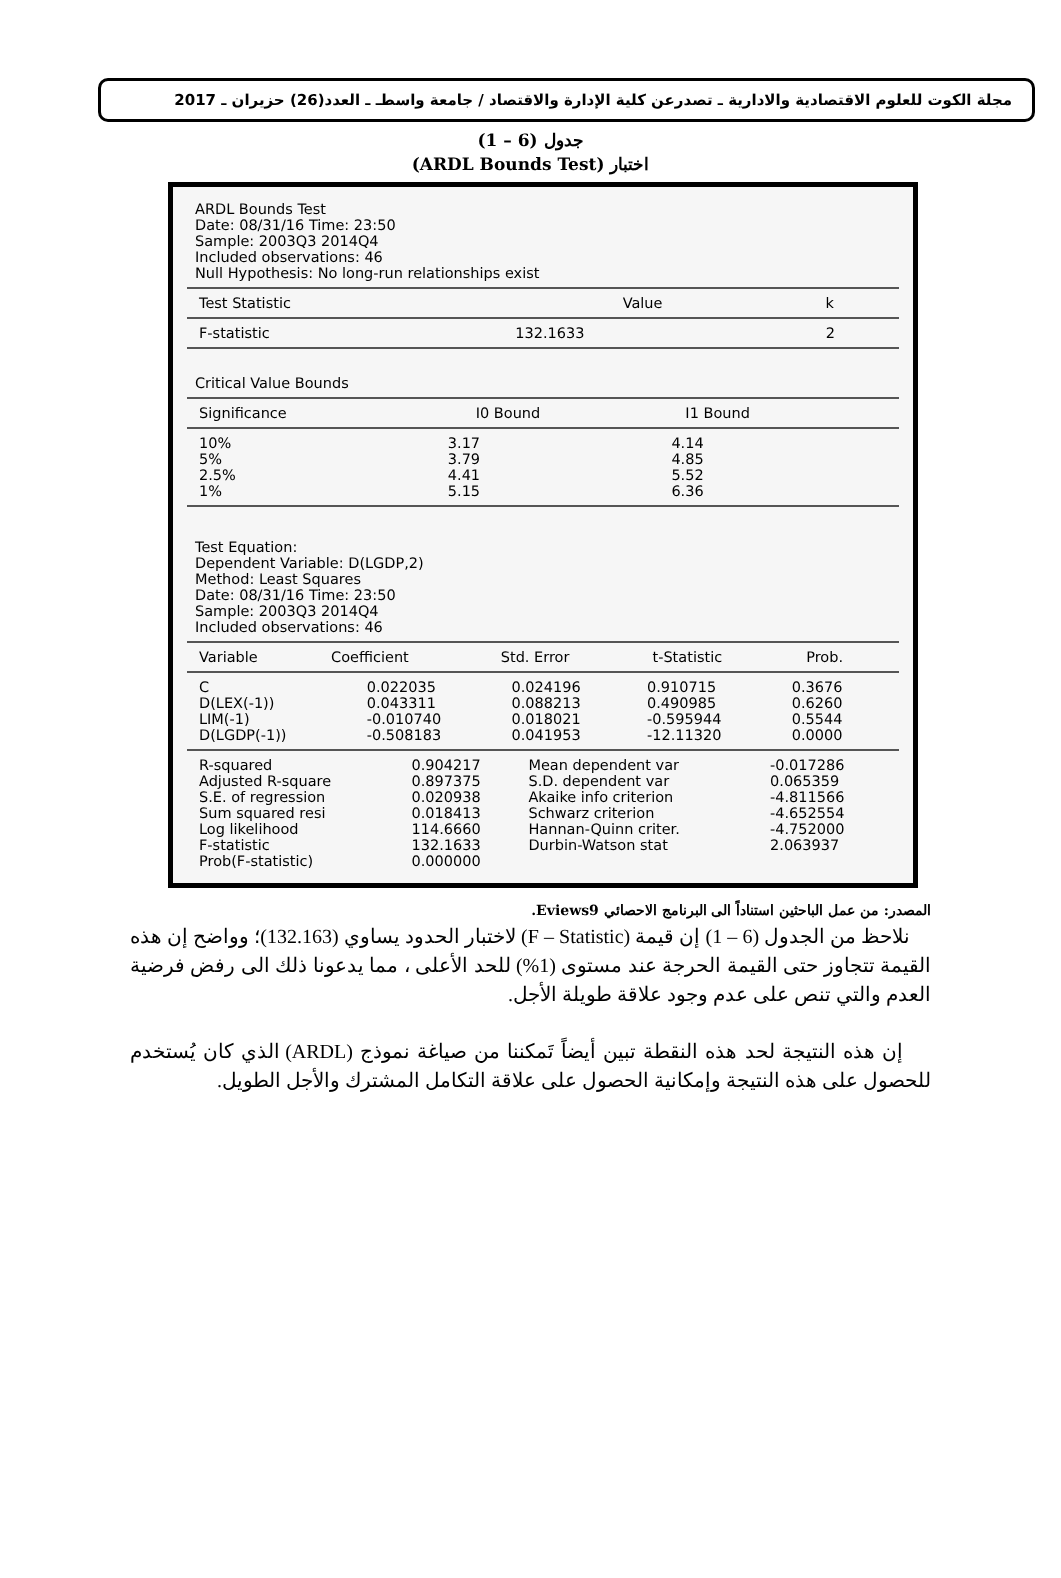مجلة الكوت للعلوم الاقتصادية والادارية ـ تصدرعن كلية الإدارة والاقتصاد / جامعة واسطـ ـ العدد(26) حزيران ـ 2017
جدول (6 – 1)
اختبار (ARDL Bounds Test)
ARDL Bounds Test
Date: 08/31/16 Time: 23:50
Sample: 2003Q3 2014Q4
Included observations: 46
Null Hypothesis: No long-run relationships exist
| Test Statistic | Value | k |
| --- | --- | --- |
| F-statistic | 132.1633 | 2 |
Critical Value Bounds
| Significance | I0 Bound | I1 Bound |
| --- | --- | --- |
| 10% | 3.17 | 4.14 |
| 5% | 3.79 | 4.85 |
| 2.5% | 4.41 | 5.52 |
| 1% | 5.15 | 6.36 |
Test Equation:
Dependent Variable: D(LGDP,2)
Method: Least Squares
Date: 08/31/16 Time: 23:50
Sample: 2003Q3 2014Q4
Included observations: 46
| Variable | Coefficient | Std. Error | t-Statistic | Prob. |
| --- | --- | --- | --- | --- |
| C | 0.022035 | 0.024196 | 0.910715 | 0.3676 |
| D(LEX(-1)) | 0.043311 | 0.088213 | 0.490985 | 0.6260 |
| LIM(-1) | -0.010740 | 0.018021 | -0.595944 | 0.5544 |
| D(LGDP(-1)) | -0.508183 | 0.041953 | -12.11320 | 0.0000 |
| R-squared | 0.904217 | Mean dependent var | -0.017286 |
| Adjusted R-square | 0.897375 | S.D. dependent var | 0.065359 |
| S.E. of regression | 0.020938 | Akaike info criterion | -4.811566 |
| Sum squared resi | 0.018413 | Schwarz criterion | -4.652554 |
| Log likelihood | 114.6660 | Hannan-Quinn criter. | -4.752000 |
| F-statistic | 132.1633 | Durbin-Watson stat | 2.063937 |
| Prob(F-statistic) | 0.000000 | | |
المصدر: من عمل الباحثين استناداً الى البرنامج الاحصائي Eviews9.
نلاحظ من الجدول (6 – 1) إن قيمة (F – Statistic) لاختبار الحدود يساوي (132.163)؛ وواضح إن هذه القيمة تتجاوز حتى القيمة الحرجة عند مستوى (1%) للحد الأعلى ، مما يدعونا ذلك الى رفض فرضية العدم والتي تنص على عدم وجود علاقة طويلة الأجل.
إن هذه النتيجة لحد هذه النقطة تبين أيضاً تَمكننا من صياغة نموذج (ARDL) الذي كان يُستخدم للحصول على هذه النتيجة وإمكانية الحصول على علاقة التكامل المشترك والأجل الطويل.